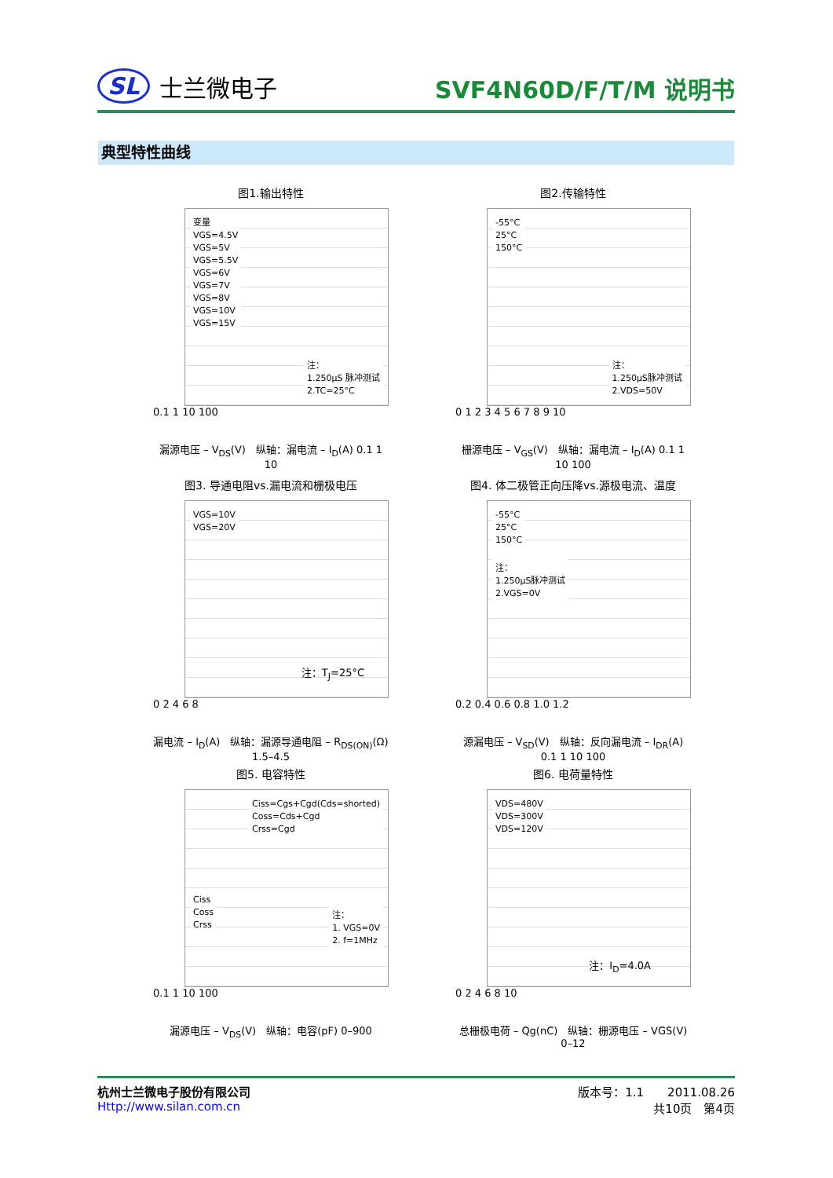SL 士兰微电子
SVF4N60D/F/T/M 说明书
典型特性曲线
图1.输出特性
变量
VGS=4.5V
VGS=5V
VGS=5.5V
VGS=6V
VGS=7V
VGS=8V
VGS=10V
VGS=15V
注：
1.250μS 脉冲测试
2.TC=25°C
0.1 1 10 100
漏源电压 – V<sub>DS</sub>(V)　纵轴：漏电流 – I<sub>D</sub>(A) 0.1 1 10
图2.传输特性
-55°C
25°C
150°C
注：
1.250μS脉冲测试
2.VDS=50V
0 1 2 3 4 5 6 7 8 9 10
栅源电压 – V<sub>GS</sub>(V)　纵轴：漏电流 – I<sub>D</sub>(A) 0.1 1 10 100
图3. 导通电阻vs.漏电流和栅极电压
VGS=10V
VGS=20V
注：T<sub>J</sub>=25°C
0 2 4 6 8
漏电流 – I<sub>D</sub>(A)　纵轴：漏源导通电阻 – R<sub>DS(ON)</sub>(Ω) 1.5–4.5
图4. 体二极管正向压降vs.源极电流、温度
-55°C
25°C
150°C
注：
1.250μS脉冲测试
2.VGS=0V
0.2 0.4 0.6 0.8 1.0 1.2
源漏电压 – V<sub>SD</sub>(V)　纵轴：反向漏电流 – I<sub>DR</sub>(A) 0.1 1 10 100
图5. 电容特性
Ciss=Cgs+Cgd(Cds=shorted)
Coss=Cds+Cgd
Crss=Cgd
Ciss
Coss
Crss
注：
1. VGS=0V
2. f=1MHz
0.1 1 10 100
漏源电压 – V<sub>DS</sub>(V)　纵轴：电容(pF) 0–900
图6. 电荷量特性
VDS=480V
VDS=300V
VDS=120V
注：I<sub>D</sub>=4.0A
0 2 4 6 8 10
总栅极电荷 – Qg(nC)　纵轴：栅源电压 – VGS(V) 0–12
杭州士兰微电子股份有限公司
Http://www.silan.com.cn
版本号：1.1　　2011.08.26
共10页　第4页